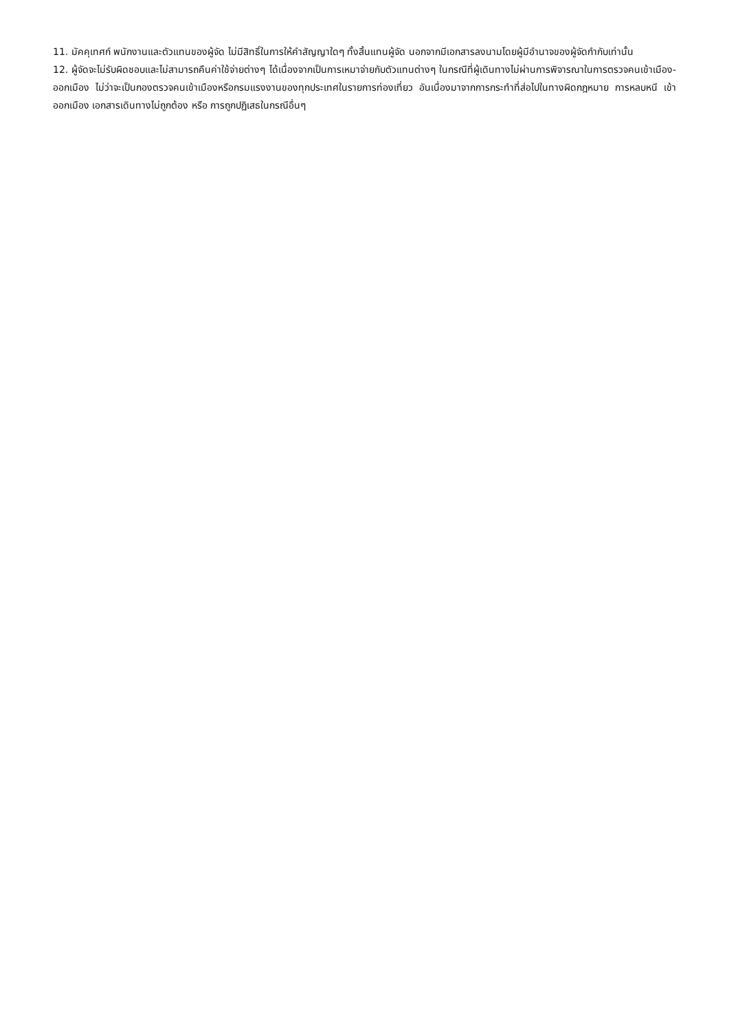11. มัคคุเทศก์ พนักงานและตัวแทนของผู้จัด ไม่มีสิทธิ์ในการให้คำสัญญาใดๆ ทั้งสิ้นแทนผู้จัด นอกจากมีเอกสารลงนามโดยผู้มีอำนาจของผู้จัดกำกับเท่านั้น
12. ผู้จัดจะไม่รับผิดชอบและไม่สามารถคืนค่าใช้จ่ายต่างๆ ได้เนื่องจากเป็นการเหมาจ่ายกับตัวแทนต่างๆ ในกรณีที่ผู้เดินทางไม่ผ่านการพิจารณาในการตรวจคนเข้าเมือง-ออกเมือง ไม่ว่าจะเป็นกองตรวจคนเข้าเมืองหรือกรมแรงงานของทุกประเทศในรายการท่องเที่ยว อันเนื่องมาจากการกระทำที่ส่อไปในทางผิดกฎหมาย การหลบหนี เข้าออกเมือง เอกสารเดินทางไม่ถูกต้อง หรือ การถูกปฏิเสธในกรณีอื่นๆ